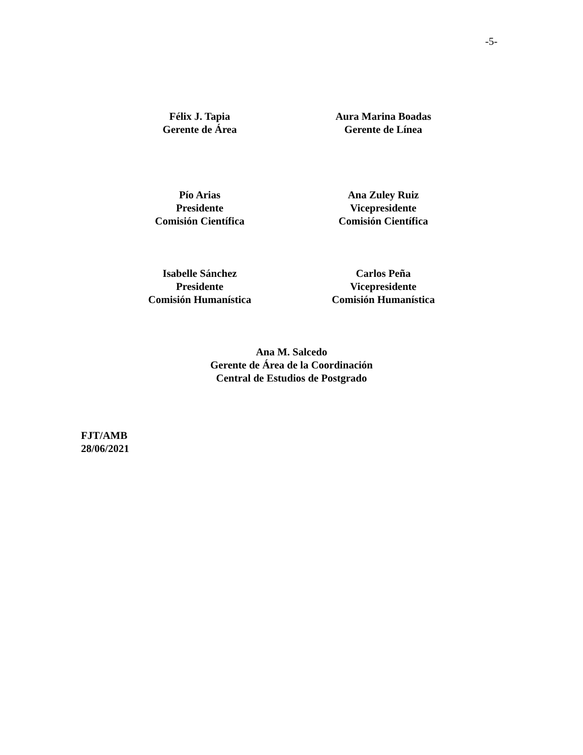-5-
Félix J. Tapia
Gerente de Área
Aura Marina Boadas
Gerente de Línea
Pío Arias
Presidente
Comisión Científica
Ana Zuley Ruiz
Vicepresidente
Comisión Científica
Isabelle Sánchez
Presidente
Comisión Humanística
Carlos Peña
Vicepresidente
Comisión Humanística
Ana M. Salcedo
Gerente de Área de la Coordinación
Central de Estudios de Postgrado
FJT/AMB
28/06/2021